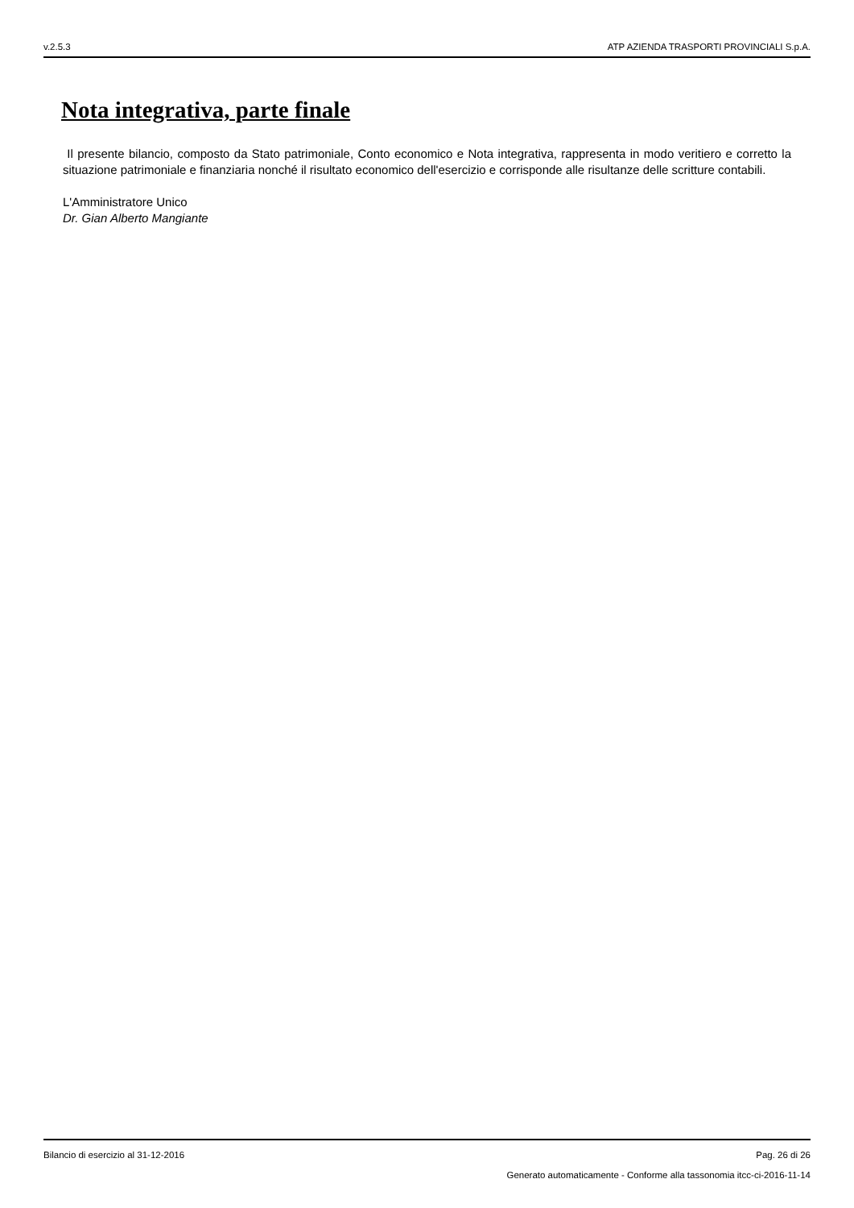v.2.5.3 ATP AZIENDA TRASPORTI PROVINCIALI S.p.A.
Nota integrativa, parte finale
Il presente bilancio, composto da Stato patrimoniale, Conto economico e Nota integrativa, rappresenta in modo veritiero e corretto la situazione patrimoniale e finanziaria nonché il risultato economico dell'esercizio e corrisponde alle risultanze delle scritture contabili.
L'Amministratore Unico
Dr. Gian Alberto Mangiante
Bilancio di esercizio al 31-12-2016 Pag. 26 di 26
Generato automaticamente - Conforme alla tassonomia itcc-ci-2016-11-14